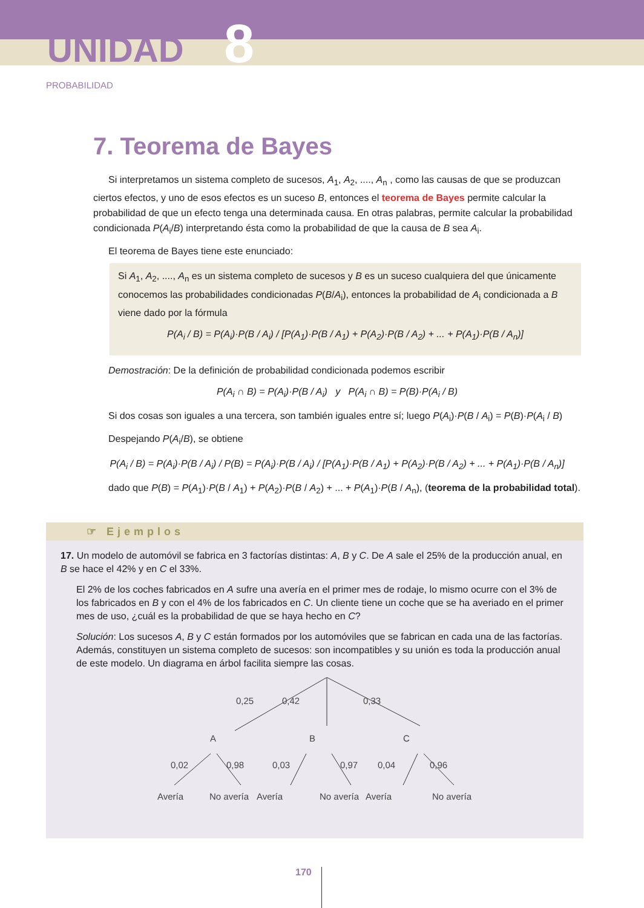UNIDAD 8
PROBABILIDAD
7. Teorema de Bayes
Si interpretamos un sistema completo de sucesos, A<sub>1</sub>, A<sub>2</sub>, ...., A<sub>n</sub> , como las causas de que se produzcan ciertos efectos, y uno de esos efectos es un suceso B, entonces el teorema de Bayes permite calcular la probabilidad de que un efecto tenga una determinada causa. En otras palabras, permite calcular la probabilidad condicionada P(A<sub>i</sub>/B) interpretando ésta como la probabilidad de que la causa de B sea A<sub>i</sub>.
El teorema de Bayes tiene este enunciado:
Si A<sub>1</sub>, A<sub>2</sub>, ...., A<sub>n</sub> es un sistema completo de sucesos y B es un suceso cualquiera del que únicamente conocemos las probabilidades condicionadas P(B/A<sub>i</sub>), entonces la probabilidad de A<sub>i</sub> condicionada a B viene dado por la fórmula
P(A<sub>i</sub> / B) = P(A<sub>i</sub>)·P(B / A<sub>i</sub>) / [P(A<sub>1</sub>)·P(B / A<sub>1</sub>) + P(A<sub>2</sub>)·P(B / A<sub>2</sub>) + ... + P(A<sub>1</sub>)·P(B / A<sub>n</sub>)]
Demostración: De la definición de probabilidad condicionada podemos escribir
P(A<sub>i</sub> ∩ B) = P(A<sub>i</sub>)·P(B / A<sub>i</sub>) y P(A<sub>i</sub> ∩ B) = P(B)·P(A<sub>i</sub> / B)
Si dos cosas son iguales a una tercera, son también iguales entre sí; luego P(A<sub>i</sub>)·P(B / A<sub>i</sub>) = P(B)·P(A<sub>i</sub> / B)
Despejando P(A<sub>i</sub>/B), se obtiene
P(A<sub>i</sub> / B) = P(A<sub>i</sub>)·P(B / A<sub>i</sub>) / P(B) = P(A<sub>i</sub>)·P(B / A<sub>i</sub>) / [P(A<sub>1</sub>)·P(B / A<sub>1</sub>) + P(A<sub>2</sub>)·P(B / A<sub>2</sub>) + ... + P(A<sub>1</sub>)·P(B / A<sub>n</sub>)]
dado que P(B) = P(A<sub>1</sub>)·P(B / A<sub>1</sub>) + P(A<sub>2</sub>)·P(B / A<sub>2</sub>) + ... + P(A<sub>1</sub>)·P(B / A<sub>n</sub>), (teorema de la probabilidad total).
☞ Ejemplos
17. Un modelo de automóvil se fabrica en 3 factorías distintas: A, B y C. De A sale el 25% de la producción anual, en B se hace el 42% y en C el 33%.
El 2% de los coches fabricados en A sufre una avería en el primer mes de rodaje, lo mismo ocurre con el 3% de los fabricados en B y con el 4% de los fabricados en C. Un cliente tiene un coche que se ha averiado en el primer mes de uso, ¿cuál es la probabilidad de que se haya hecho en C?
Solución: Los sucesos A, B y C están formados por los automóviles que se fabrican en cada una de las factorías. Además, constituyen un sistema completo de sucesos: son incompatibles y su unión es toda la producción anual de este modelo. Un diagrama en árbol facilita siempre las cosas.
0,25
0,42
0,33
A
B
C
0,02
0,98
0,03
0,97
0,04
0,96
Avería
No avería
Avería
No avería
Avería
No avería
170